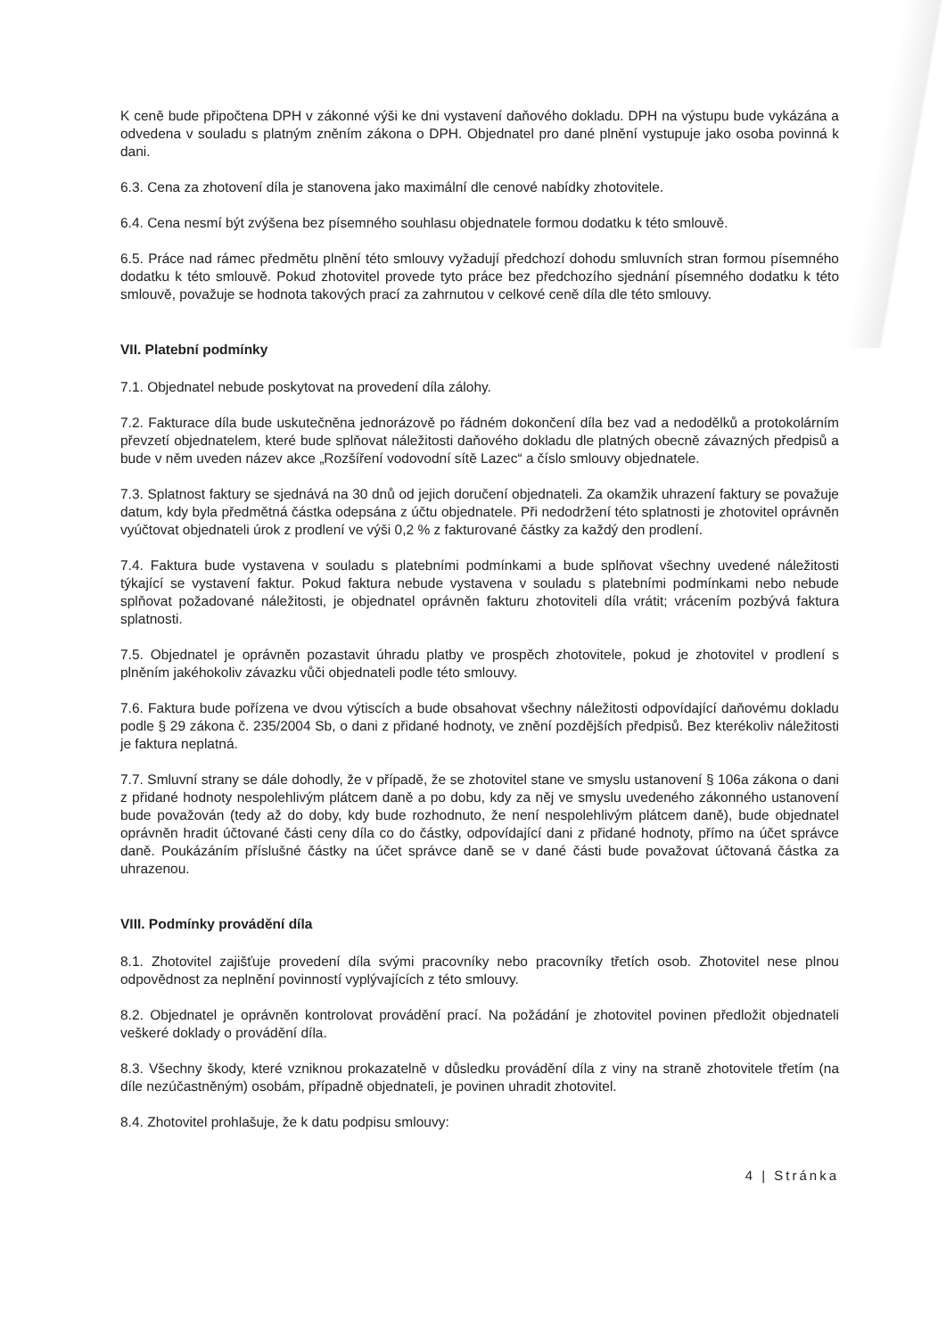K ceně bude připočtena DPH v zákonné výši ke dni vystavení daňového dokladu. DPH na výstupu bude vykázána a odvedena v souladu s platným zněním zákona o DPH. Objednatel pro dané plnění vystupuje jako osoba povinná k dani.
6.3. Cena za zhotovení díla je stanovena jako maximální dle cenové nabídky zhotovitele.
6.4. Cena nesmí být zvýšena bez písemného souhlasu objednatele formou dodatku k této smlouvě.
6.5. Práce nad rámec předmětu plnění této smlouvy vyžadují předchozí dohodu smluvních stran formou písemného dodatku k této smlouvě. Pokud zhotovitel provede tyto práce bez předchozího sjednání písemného dodatku k této smlouvě, považuje se hodnota takových prací za zahrnutou v celkové ceně díla dle této smlouvy.
VII. Platební podmínky
7.1. Objednatel nebude poskytovat na provedení díla zálohy.
7.2. Fakturace díla bude uskutečněna jednorázově po řádném dokončení díla bez vad a nedodělků a protokolárním převzetí objednatelem, které bude splňovat náležitosti daňového dokladu dle platných obecně závazných předpisů a bude v něm uveden název akce „Rozšíření vodovodní sítě Lazec“ a číslo smlouvy objednatele.
7.3. Splatnost faktury se sjednává na 30 dnů od jejich doručení objednateli. Za okamžik uhrazení faktury se považuje datum, kdy byla předmětná částka odepsána z účtu objednatele. Při nedodržení této splatnosti je zhotovitel oprávněn vyúčtovat objednateli úrok z prodlení ve výši 0,2 % z fakturované částky za každý den prodlení.
7.4. Faktura bude vystavena v souladu s platebními podmínkami a bude splňovat všechny uvedené náležitosti týkající se vystavení faktur. Pokud faktura nebude vystavena v souladu s platebními podmínkami nebo nebude splňovat požadované náležitosti, je objednatel oprávněn fakturu zhotoviteli díla vrátit; vrácením pozbývá faktura splatnosti.
7.5. Objednatel je oprávněn pozastavit úhradu platby ve prospěch zhotovitele, pokud je zhotovitel v prodlení s plněním jakéhokoliv závazku vůči objednateli podle této smlouvy.
7.6. Faktura bude pořízena ve dvou výtiscích a bude obsahovat všechny náležitosti odpovídající daňovému dokladu podle § 29 zákona č. 235/2004 Sb, o dani z přidané hodnoty, ve znění pozdějších předpisů. Bez kterékoliv náležitosti je faktura neplatná.
7.7. Smluvní strany se dále dohodly, že v případě, že se zhotovitel stane ve smyslu ustanovení § 106a zákona o dani z přidané hodnoty nespolehlivým plátcem daně a po dobu, kdy za něj ve smyslu uvedeného zákonného ustanovení bude považován (tedy až do doby, kdy bude rozhodnuto, že není nespolehlivým plátcem daně), bude objednatel oprávněn hradit účtované části ceny díla co do částky, odpovídající dani z přidané hodnoty, přímo na účet správce daně. Poukázáním příslušné částky na účet správce daně se v dané části bude považovat účtovaná částka za uhrazenou.
VIII. Podmínky provádění díla
8.1. Zhotovitel zajišťuje provedení díla svými pracovníky nebo pracovníky třetích osob. Zhotovitel nese plnou odpovědnost za neplnění povinností vyplývajících z této smlouvy.
8.2. Objednatel je oprávněn kontrolovat provádění prací. Na požádání je zhotovitel povinen předložit objednateli veškeré doklady o provádění díla.
8.3. Všechny škody, které vzniknou prokazatelně v důsledku provádění díla z viny na straně zhotovitele třetím (na díle nezúčastněným) osobám, případně objednateli, je povinen uhradit zhotovitel.
8.4. Zhotovitel prohlašuje, že k datu podpisu smlouvy:
4 | Stránka